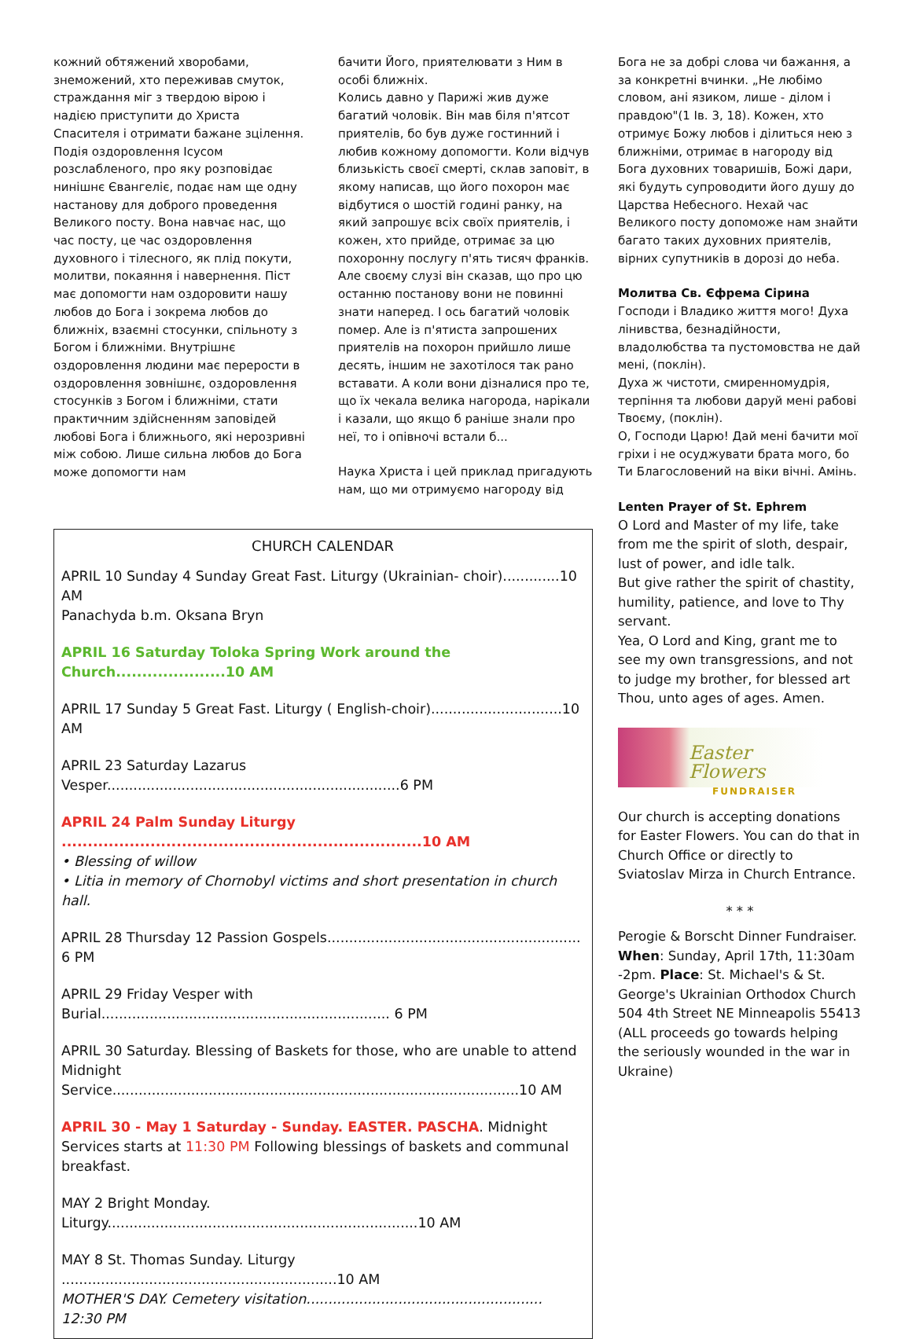кожний обтяжений хворобами, знеможений, хто переживав смуток, страждання міг з твердою вірою і надією приступити до Христа Спасителя і отримати бажане зцілення. Подія оздоровлення Ісусом розслабленого, про яку розповідає нинішнє Євангеліє, подає нам ще одну настанову для доброго проведення Великого посту. Вона навчає нас, що час посту, це час оздоровлення духовного і тілесного, як плід покути, молитви, покаяння і навернення. Піст має допомогти нам оздоровити нашу любов до Бога і зокрема любов до ближніх, взаємні стосунки, спільноту з Богом і ближніми. Внутрішнє оздоровлення людини має перерости в оздоровлення зовнішнє, оздоровлення стосунків з Богом і ближніми, стати практичним здійсненням заповідей любові Бога і ближнього, які нерозривні між собою. Лише сильна любов до Бога може допомогти нам
бачити Його, приятелювати з Ним в особі ближніх.
Колись давно у Парижі жив дуже багатий чоловік. Він мав біля п'ятсот приятелів, бо був дуже гостинний і любив кожному допомогти. Коли відчув близькість своєї смерті, склав заповіт, в якому написав, що його похорон має відбутися о шостій годині ранку, на який запрошує всіх своїх приятелів, і кожен, хто прийде, отримає за цю похоронну послугу п'ять тисяч франків. Але своєму слузі він сказав, що про цю останню постанову вони не повинні знати наперед. І ось багатий чоловік помер. Але із п'ятиста запрошених приятелів на похорон прийшло лише десять, іншим не захотілося так рано вставати. А коли вони дізналися про те, що їх чекала велика нагорода, нарікали і казали, що якщо б раніше знали про неї, то і опівночі встали б...
Наука Христа і цей приклад пригадують нам, що ми отримуємо нагороду від
CHURCH CALENDAR
APRIL 10 Sunday 4 Sunday Great Fast. Liturgy (Ukrainian- choir).............10 AM
Panachyda b.m. Oksana Bryn
APRIL 16 Saturday Toloka Spring Work around the Church.....................10 AM
APRIL 17 Sunday 5 Great Fast. Liturgy ( English-choir)..............................10 AM
APRIL 23 Saturday Lazarus Vesper...................................................................6 PM
APRIL 24 Palm Sunday Liturgy .....................................................................10 AM
• Blessing of willow
• Litia in memory of Chornobyl victims and short presentation in church hall.
APRIL 28 Thursday 12 Passion Gospels.......................................................... 6 PM
APRIL 29 Friday Vesper with Burial.................................................................. 6 PM
APRIL 30 Saturday. Blessing of Baskets for those, who are unable to attend Midnight Service.............................................................................................10 AM
APRIL 30 - May 1 Saturday - Sunday. EASTER. PASCHA. Midnight Services starts at 11:30 PM Following blessings of baskets and communal breakfast.
MAY 2 Bright Monday. Liturgy.......................................................................10 AM
MAY 8 St. Thomas Sunday. Liturgy ...............................................................10 AM
MOTHER'S DAY. Cemetery visitation...................................................... 12:30 PM
Бога не за добрі слова чи бажання, а за конкретні вчинки. „Не любімо словом, ані язиком, лише - ділом і правдою"(1 Ів. 3, 18). Кожен, хто отримує Божу любов і ділиться нею з ближніми, отримає в нагороду від Бога духовних товаришів, Божі дари, які будуть супроводити його душу до Царства Небесного. Нехай час Великого посту допоможе нам знайти багато таких духовних приятелів, вірних супутників в дорозі до неба.
Молитва Св. Єфрема Сірина
Господи і Владико життя мого! Духа лінивства, безнадійности, владолюбства та пустомовства не дай мені, (поклін).
Духа ж чистоти, смиренномудрія, терпіння та любови даруй мені рабові Твоєму, (поклін).
О, Господи Царю! Дай мені бачити мої гріхи і не осуджувати брата мого, бо Ти Благословений на віки вічні. Амінь.
Lenten Prayer of St. Ephrem
O Lord and Master of my life, take from me the spirit of sloth, despair, lust of power, and idle talk.
But give rather the spirit of chastity, humility, patience, and love to Thy servant.
Yea, O Lord and King, grant me to see my own transgressions, and not to judge my brother, for blessed art Thou, unto ages of ages. Amen.
Easter Flowers
FUNDRAISER
Our church is accepting donations for Easter Flowers. You can do that in Church Office or directly to Sviatoslav Mirza in Church Entrance.
* * *
Perogie & Borscht Dinner Fundraiser. When: Sunday, April 17th, 11:30am -2pm. Place: St. Michael's & St. George's Ukrainian Orthodox Church 504 4th Street NE Minneapolis 55413 (ALL proceeds go towards helping the seriously wounded in the war in Ukraine)